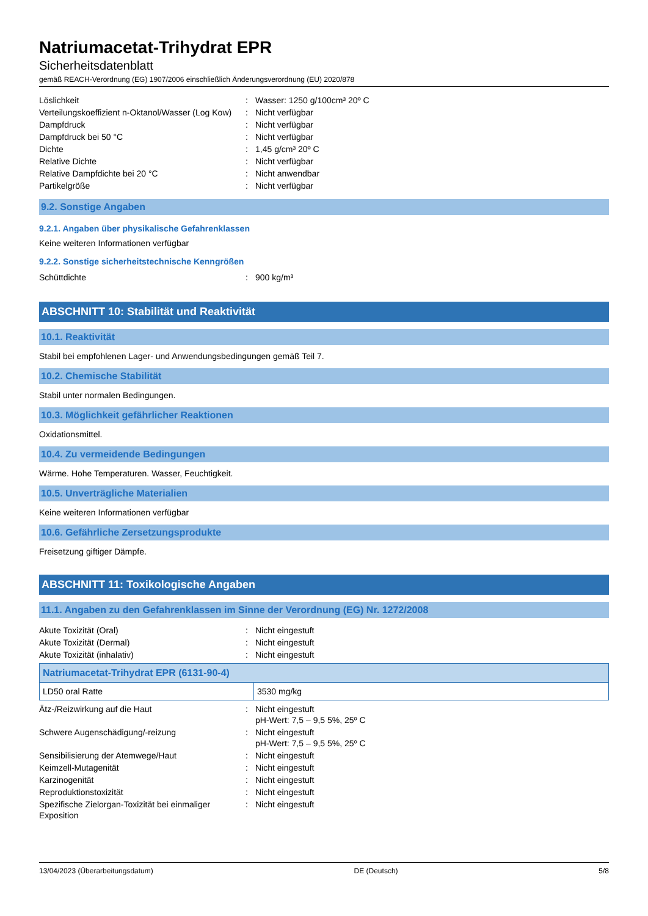Natriumacetat-Trihydrat EPR
Sicherheitsdatenblatt
gemäß REACH-Verordnung (EG) 1907/2006 einschließlich Änderungsverordnung (EU) 2020/878
| Löslichkeit | : | Wasser: 1250 g/100cm³ 20º C |
| Verteilungskoeffizient n-Oktanol/Wasser (Log Kow) | : | Nicht verfügbar |
| Dampfdruck | : | Nicht verfügbar |
| Dampfdruck bei 50 °C | : | Nicht verfügbar |
| Dichte | : | 1,45 g/cm³ 20º C |
| Relative Dichte | : | Nicht verfügbar |
| Relative Dampfdichte bei 20 °C | : | Nicht anwendbar |
| Partikelgröße | : | Nicht verfügbar |
9.2. Sonstige Angaben
9.2.1. Angaben über physikalische Gefahrenklassen
Keine weiteren Informationen verfügbar
9.2.2. Sonstige sicherheitstechnische Kenngrößen
| Schüttdichte | : | 900 kg/m³ |
ABSCHNITT 10: Stabilität und Reaktivität
10.1. Reaktivität
Stabil bei empfohlenen Lager- und Anwendungsbedingungen gemäß Teil 7.
10.2. Chemische Stabilität
Stabil unter normalen Bedingungen.
10.3. Möglichkeit gefährlicher Reaktionen
Oxidationsmittel.
10.4. Zu vermeidende Bedingungen
Wärme. Hohe Temperaturen. Wasser, Feuchtigkeit.
10.5. Unverträgliche Materialien
Keine weiteren Informationen verfügbar
10.6. Gefährliche Zersetzungsprodukte
Freisetzung giftiger Dämpfe.
ABSCHNITT 11: Toxikologische Angaben
11.1. Angaben zu den Gefahrenklassen im Sinne der Verordnung (EG) Nr. 1272/2008
| Akute Toxizität (Oral) | : | Nicht eingestuft |
| Akute Toxizität (Dermal) | : | Nicht eingestuft |
| Akute Toxizität (inhalativ) | : | Nicht eingestuft |
| Natriumacetat-Trihydrat EPR (6131-90-4) | |
| --- | --- |
| LD50 oral Ratte | 3530 mg/kg |
| Ätz-/Reizwirkung auf die Haut | : | Nicht eingestuft pH-Wert: 7,5 – 9,5 5%, 25º C |
| Schwere Augenschädigung/-reizung | : | Nicht eingestuft pH-Wert: 7,5 – 9,5 5%, 25º C |
| Sensibilisierung der Atemwege/Haut | : | Nicht eingestuft |
| Keimzell-Mutagenität | : | Nicht eingestuft |
| Karzinogenität | : | Nicht eingestuft |
| Reproduktionstoxizität | : | Nicht eingestuft |
| Spezifische Zielorgan-Toxizität bei einmaliger Exposition | : | Nicht eingestuft |
13/04/2023 (Überarbeitungsdatum) DE (Deutsch) 5/8